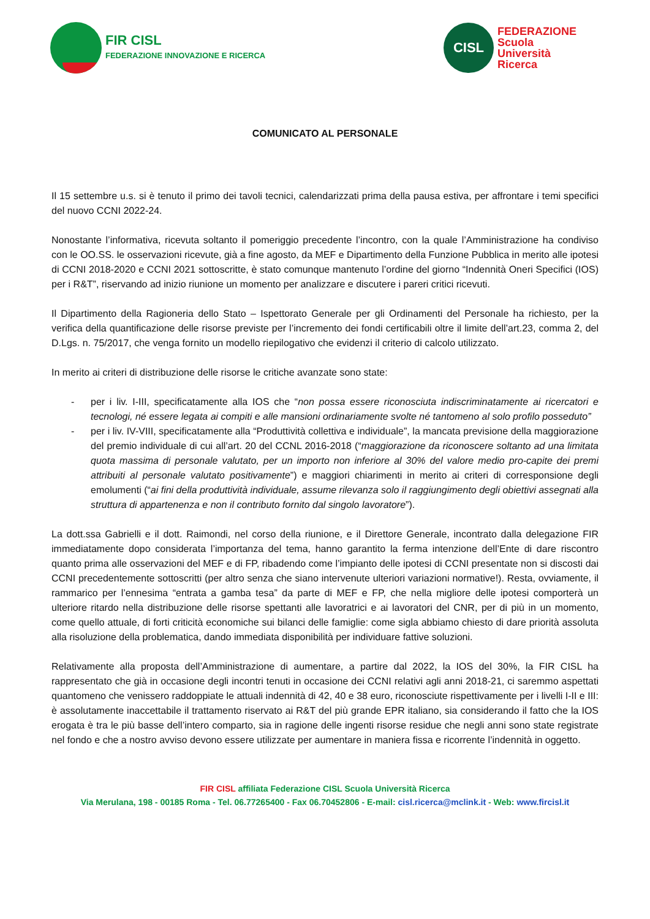FIR CISL
FEDERAZIONE INNOVAZIONE E RICERCA
CISL
FEDERAZIONE
Scuola
Università
Ricerca
COMUNICATO AL PERSONALE
Il 15 settembre u.s. si è tenuto il primo dei tavoli tecnici, calendarizzati prima della pausa estiva, per affrontare i temi specifici del nuovo CCNI 2022-24.
Nonostante l’informativa, ricevuta soltanto il pomeriggio precedente l’incontro, con la quale l’Amministrazione ha condiviso con le OO.SS. le osservazioni ricevute, già a fine agosto, da MEF e Dipartimento della Funzione Pubblica in merito alle ipotesi di CCNI 2018-2020 e CCNI 2021 sottoscritte, è stato comunque mantenuto l’ordine del giorno “Indennità Oneri Specifici (IOS) per i R&T”, riservando ad inizio riunione un momento per analizzare e discutere i pareri critici ricevuti.
Il Dipartimento della Ragioneria dello Stato – Ispettorato Generale per gli Ordinamenti del Personale ha richiesto, per la verifica della quantificazione delle risorse previste per l’incremento dei fondi certificabili oltre il limite dell’art.23, comma 2, del D.Lgs. n. 75/2017, che venga fornito un modello riepilogativo che evidenzi il criterio di calcolo utilizzato.
In merito ai criteri di distribuzione delle risorse le critiche avanzate sono state:
- per i liv. I-III, specificatamente alla IOS che “non possa essere riconosciuta indiscriminatamente ai ricercatori e tecnologi, né essere legata ai compiti e alle mansioni ordinariamente svolte né tantomeno al solo profilo posseduto”
- per i liv. IV-VIII, specificatamente alla “Produttività collettiva e individuale”, la mancata previsione della maggiorazione del premio individuale di cui all’art. 20 del CCNL 2016-2018 (“maggiorazione da riconoscere soltanto ad una limitata quota massima di personale valutato, per un importo non inferiore al 30% del valore medio pro-capite dei premi attribuiti al personale valutato positivamente”) e maggiori chiarimenti in merito ai criteri di corresponsione degli emolumenti (“ai fini della produttività individuale, assume rilevanza solo il raggiungimento degli obiettivi assegnati alla struttura di appartenenza e non il contributo fornito dal singolo lavoratore”).
La dott.ssa Gabrielli e il dott. Raimondi, nel corso della riunione, e il Direttore Generale, incontrato dalla delegazione FIR immediatamente dopo considerata l’importanza del tema, hanno garantito la ferma intenzione dell’Ente di dare riscontro quanto prima alle osservazioni del MEF e di FP, ribadendo come l’impianto delle ipotesi di CCNI presentate non si discosti dai CCNI precedentemente sottoscritti (per altro senza che siano intervenute ulteriori variazioni normative!). Resta, ovviamente, il rammarico per l’ennesima “entrata a gamba tesa” da parte di MEF e FP, che nella migliore delle ipotesi comporterà un ulteriore ritardo nella distribuzione delle risorse spettanti alle lavoratrici e ai lavoratori del CNR, per di più in un momento, come quello attuale, di forti criticità economiche sui bilanci delle famiglie: come sigla abbiamo chiesto di dare priorità assoluta alla risoluzione della problematica, dando immediata disponibilità per individuare fattive soluzioni.
Relativamente alla proposta dell’Amministrazione di aumentare, a partire dal 2022, la IOS del 30%, la FIR CISL ha rappresentato che già in occasione degli incontri tenuti in occasione dei CCNI relativi agli anni 2018-21, ci saremmo aspettati quantomeno che venissero raddoppiate le attuali indennità di 42, 40 e 38 euro, riconosciute rispettivamente per i livelli I-II e III: è assolutamente inaccettabile il trattamento riservato ai R&T del più grande EPR italiano, sia considerando il fatto che la IOS erogata è tra le più basse dell’intero comparto, sia in ragione delle ingenti risorse residue che negli anni sono state registrate nel fondo e che a nostro avviso devono essere utilizzate per aumentare in maniera fissa e ricorrente l’indennità in oggetto.
FIR CISL affiliata Federazione CISL Scuola Università Ricerca
Via Merulana, 198 - 00185 Roma - Tel. 06.77265400 - Fax 06.70452806 - E-mail: cisl.ricerca@mclink.it - Web: www.fircisl.it